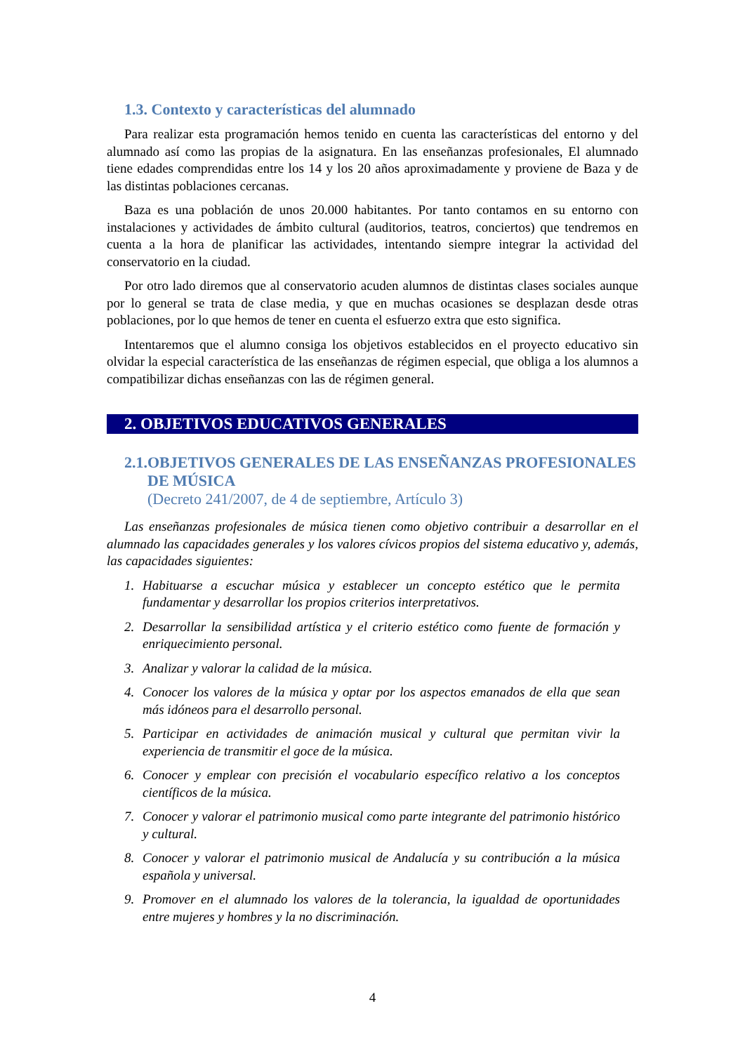1.3. Contexto y características del alumnado
Para realizar esta programación hemos tenido en cuenta las características del entorno y del alumnado así como las propias de la asignatura. En las enseñanzas profesionales, El alumnado tiene edades comprendidas entre los 14 y los 20 años aproximadamente y proviene de Baza y de las distintas poblaciones cercanas.
Baza es una población de unos 20.000 habitantes. Por tanto contamos en su entorno con instalaciones y actividades de ámbito cultural (auditorios, teatros, conciertos) que tendremos en cuenta a la hora de planificar las actividades, intentando siempre integrar la actividad del conservatorio en la ciudad.
Por otro lado diremos que al conservatorio acuden alumnos de distintas clases sociales aunque por lo general se trata de clase media, y que en muchas ocasiones se desplazan desde otras poblaciones, por lo que hemos de tener en cuenta el esfuerzo extra que esto significa.
Intentaremos que el alumno consiga los objetivos establecidos en el proyecto educativo sin olvidar la especial característica de las enseñanzas de régimen especial, que obliga a los alumnos a compatibilizar dichas enseñanzas con las de régimen general.
2. OBJETIVOS EDUCATIVOS GENERALES
2.1.
OBJETIVOS GENERALES DE LAS ENSEÑANZAS PROFESIONALES DE MÚSICA
(Decreto 241/2007, de 4 de septiembre, Artículo 3)
Las enseñanzas profesionales de música tienen como objetivo contribuir a desarrollar en el alumnado las capacidades generales y los valores cívicos propios del sistema educativo y, además, las capacidades siguientes:
1. Habituarse a escuchar música y establecer un concepto estético que le permita fundamentar y desarrollar los propios criterios interpretativos.
2. Desarrollar la sensibilidad artística y el criterio estético como fuente de formación y enriquecimiento personal.
3. Analizar y valorar la calidad de la música.
4. Conocer los valores de la música y optar por los aspectos emanados de ella que sean más idóneos para el desarrollo personal.
5. Participar en actividades de animación musical y cultural que permitan vivir la experiencia de transmitir el goce de la música.
6. Conocer y emplear con precisión el vocabulario específico relativo a los conceptos científicos de la música.
7. Conocer y valorar el patrimonio musical como parte integrante del patrimonio histórico y cultural.
8. Conocer y valorar el patrimonio musical de Andalucía y su contribución a la música española y universal.
9. Promover en el alumnado los valores de la tolerancia, la igualdad de oportunidades entre mujeres y hombres y la no discriminación.
4